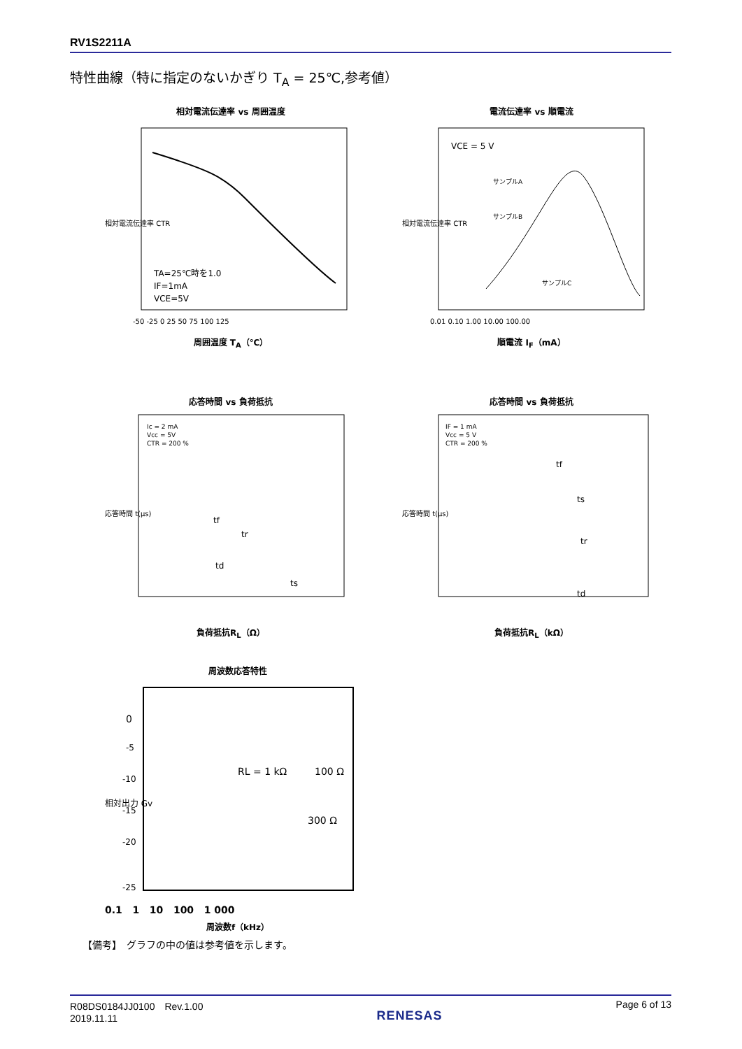RV1S2211A
特性曲線（特に指定のないかぎり T<sub>A</sub> = 25℃,参考値）
相対電流伝達率 vs 周囲温度
相対電流伝達率 CTR
TA=25℃時を1.0
IF=1mA
VCE=5V
-50 -25 0 25 50 75 100 125
周囲温度 T<sub>A</sub>（℃）
電流伝達率 vs 順電流
VCE = 5 V
サンプルA
サンプルB
サンプルC
相対電流伝達率 CTR
0.01 0.10 1.00 10.00 100.00
順電流 I<sub>F</sub>（mA）
応答時間 vs 負荷抵抗
Ic = 2 mA
Vcc = 5V
CTR = 200 %
tf
tr
td
ts
応答時間 t(μs)
負荷抵抗R<sub>L</sub>（Ω）
応答時間 vs 負荷抵抗
IF = 1 mA
Vcc = 5 V
CTR = 200 %
tf
ts
tr
td
応答時間 t(μs)
負荷抵抗R<sub>L</sub>（kΩ）
周波数応答特性
RL = 1 kΩ
100 Ω
300 Ω
相対出力 Gv
0
-5
-10
-15
-20
-25
0.1 1 10 100 1 000
周波数f（kHz）
【備考】　グラフの中の値は参考値を示します。
R08DS0184JJ0100　Rev.1.00
2019.11.11
RENESAS
Page 6 of 13